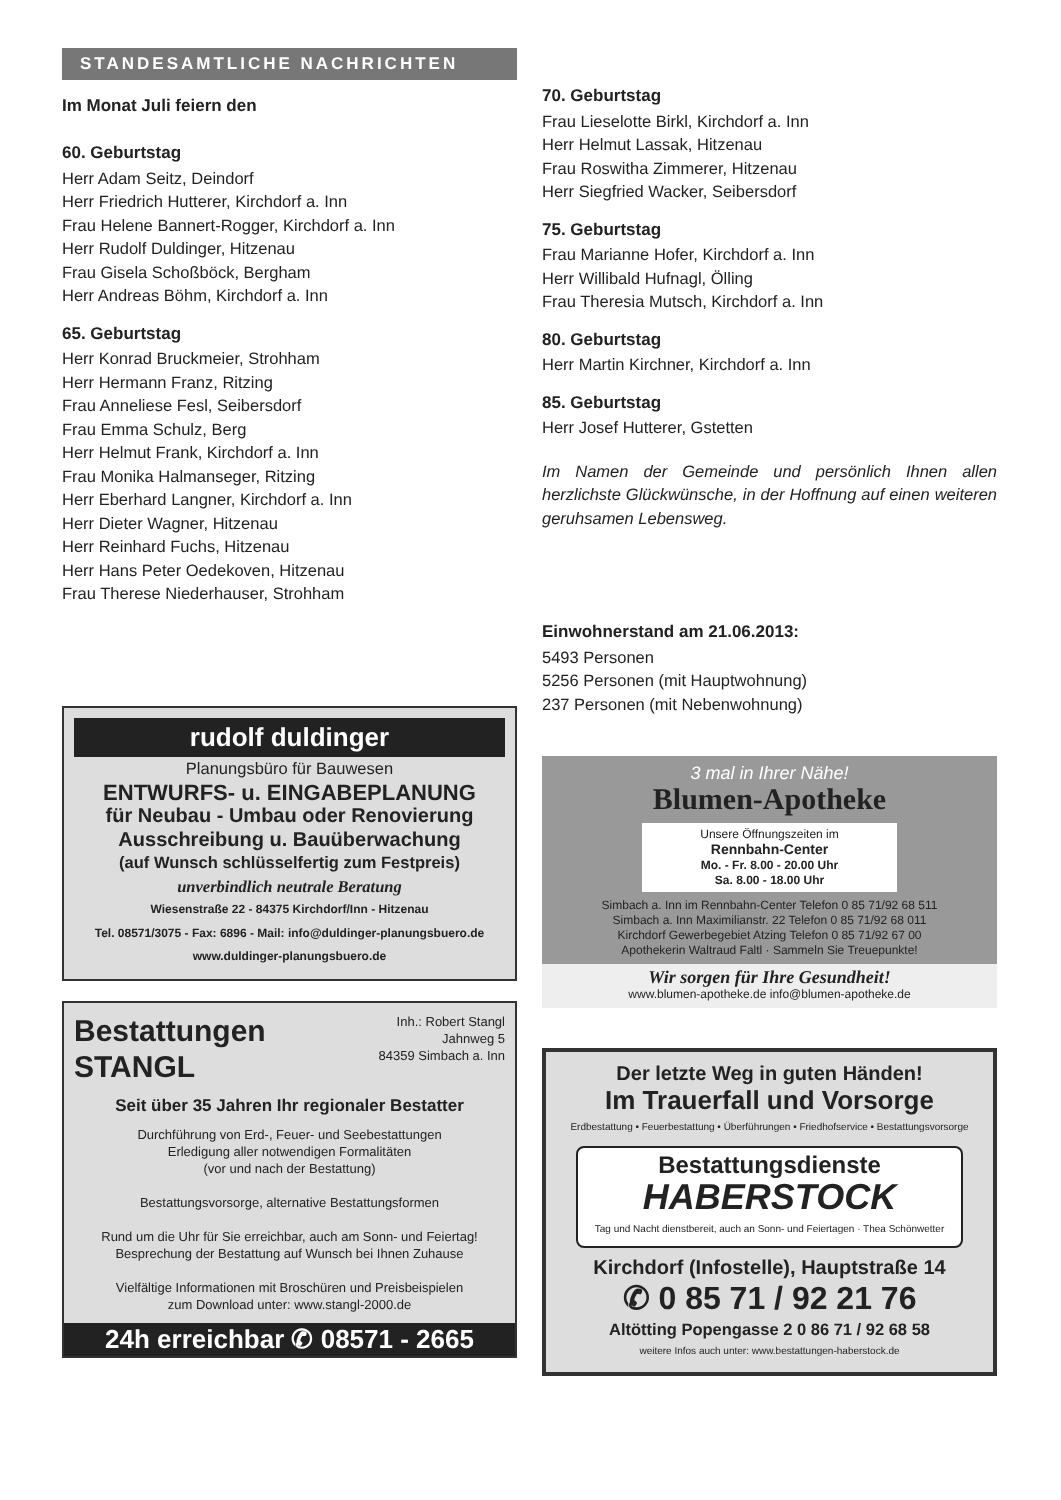STANDESAMTLICHE NACHRICHTEN
Im Monat Juli feiern den
60. Geburtstag
Herr Adam Seitz, Deindorf
Herr Friedrich Hutterer, Kirchdorf a. Inn
Frau Helene Bannert-Rogger, Kirchdorf a. Inn
Herr Rudolf Duldinger, Hitzenau
Frau Gisela Schoßböck, Bergham
Herr Andreas Böhm, Kirchdorf a. Inn
65. Geburtstag
Herr Konrad Bruckmeier, Strohham
Herr Hermann Franz, Ritzing
Frau Anneliese Fesl, Seibersdorf
Frau Emma Schulz, Berg
Herr Helmut Frank, Kirchdorf a. Inn
Frau Monika Halmanseger, Ritzing
Herr Eberhard Langner, Kirchdorf a. Inn
Herr Dieter Wagner, Hitzenau
Herr Reinhard Fuchs, Hitzenau
Herr Hans Peter Oedekoven, Hitzenau
Frau Therese Niederhauser, Strohham
rudolf duldinger
Planungsbüro für Bauwesen
ENTWURFS- u. EINGABEPLANUNG
für Neubau - Umbau oder Renovierung
Ausschreibung u. Bauüberwachung
(auf Wunsch schlüsselfertig zum Festpreis)
unverbindlich neutrale Beratung
Wiesenstraße 22 - 84375 Kirchdorf/Inn - Hitzenau
Tel. 08571/3075 - Fax: 6896 - Mail: info@duldinger-planungsbuero.de
www.duldinger-planungsbuero.de
Bestattungen
STANGL
Inh.: Robert Stangl
Jahnweg 5
84359 Simbach a. Inn
Seit über 35 Jahren Ihr regionaler Bestatter
Durchführung von Erd-, Feuer- und Seebestattungen
Erledigung aller notwendigen Formalitäten
(vor und nach der Bestattung)
Bestattungsvorsorge, alternative Bestattungsformen
Rund um die Uhr für Sie erreichbar, auch am Sonn- und Feiertag!
Besprechung der Bestattung auf Wunsch bei Ihnen Zuhause
Vielfältige Informationen mit Broschüren und Preisbeispielen
zum Download unter: www.stangl-2000.de
24h erreichbar ✆ 08571 - 2665
70. Geburtstag
Frau Lieselotte Birkl, Kirchdorf a. Inn
Herr Helmut Lassak, Hitzenau
Frau Roswitha Zimmerer, Hitzenau
Herr Siegfried Wacker, Seibersdorf
75. Geburtstag
Frau Marianne Hofer, Kirchdorf a. Inn
Herr Willibald Hufnagl, Ölling
Frau Theresia Mutsch, Kirchdorf a. Inn
80. Geburtstag
Herr Martin Kirchner, Kirchdorf a. Inn
85. Geburtstag
Herr Josef Hutterer, Gstetten
Im Namen der Gemeinde und persönlich Ihnen allen herzlichste Glückwünsche, in der Hoffnung auf einen weiteren geruhsamen Lebensweg.
Einwohnerstand am 21.06.2013:
5493 Personen
5256 Personen (mit Hauptwohnung)
237 Personen (mit Nebenwohnung)
3 mal in Ihrer Nähe!
Blumen-Apotheke
Unsere Öffnungszeiten im
Rennbahn-Center
Mo. - Fr. 8.00 - 20.00 Uhr
Sa. 8.00 - 18.00 Uhr
Simbach a. Inn im Rennbahn-Center Telefon 0 85 71/92 68 511
Simbach a. Inn Maximilianstr. 22 Telefon 0 85 71/92 68 011
Kirchdorf Gewerbegebiet Atzing Telefon 0 85 71/92 67 00
Apothekerin Waltraud Faltl · Sammeln Sie Treuepunkte!
Wir sorgen für Ihre Gesundheit!
www.blumen-apotheke.de info@blumen-apotheke.de
Der letzte Weg in guten Händen!
Im Trauerfall und Vorsorge
Erdbestattung • Feuerbestattung • Überführungen • Friedhofservice • Bestattungsvorsorge
Bestattungsdienste
HABERSTOCK
Tag und Nacht dienstbereit, auch an Sonn- und Feiertagen · Thea Schönwetter
Kirchdorf (Infostelle), Hauptstraße 14
✆ 0 85 71 / 92 21 76
Altötting Popengasse 2 0 86 71 / 92 68 58
weitere Infos auch unter: www.bestattungen-haberstock.de